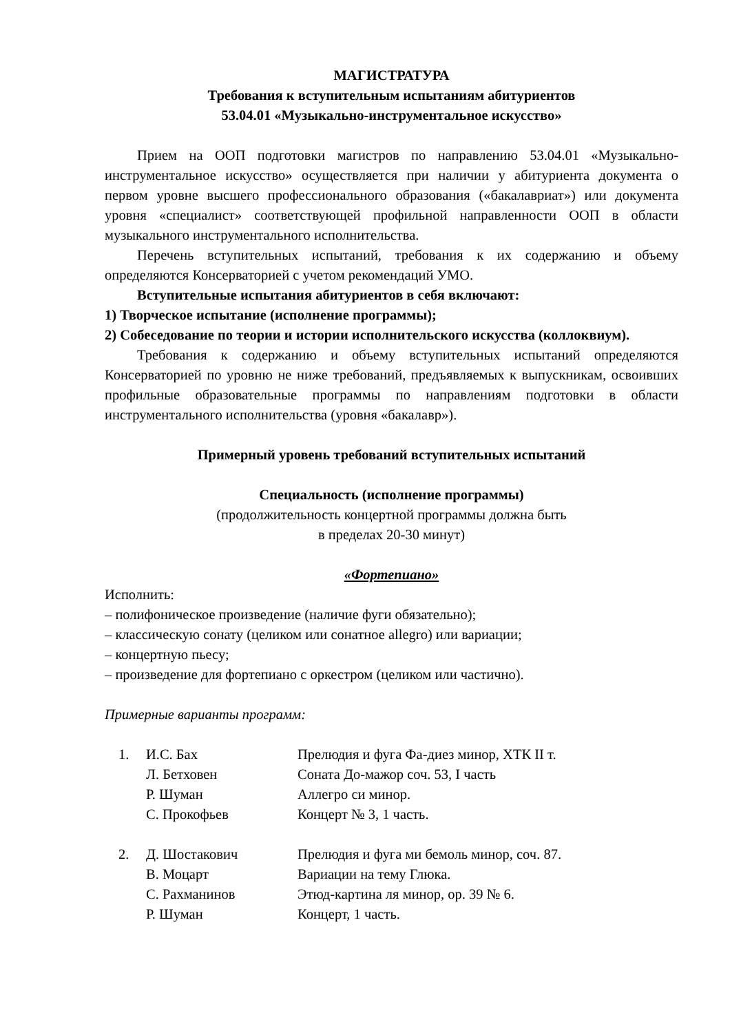МАГИСТРАТУРА
Требования к вступительным испытаниям абитуриентов
53.04.01 «Музыкально-инструментальное искусство»
Прием на ООП подготовки магистров по направлению 53.04.01 «Музыкально-инструментальное искусство» осуществляется при наличии у абитуриента документа о первом уровне высшего профессионального образования («бакалавриат») или документа уровня «специалист» соответствующей профильной направленности ООП в области музыкального инструментального исполнительства.
Перечень вступительных испытаний, требования к их содержанию и объему определяются Консерваторией с учетом рекомендаций УМО.
Вступительные испытания абитуриентов в себя включают:
1) Творческое испытание (исполнение программы);
2) Собеседование по теории и истории исполнительского искусства (коллоквиум).
Требования к содержанию и объему вступительных испытаний определяются Консерваторией по уровню не ниже требований, предъявляемых к выпускникам, освоивших профильные образовательные программы по направлениям подготовки в области инструментального исполнительства (уровня «бакалавр»).
Примерный уровень требований вступительных испытаний
Специальность (исполнение программы)
(продолжительность концертной программы должна быть
в пределах 20-30 минут)
«Фортепиано»
Исполнить:
– полифоническое произведение (наличие фуги обязательно);
– классическую сонату (целиком или сонатное allegro) или вариации;
– концертную пьесу;
– произведение для фортепиано с оркестром (целиком или частично).
Примерные варианты программ:
| 1. | И.С. Бах | Прелюдия и фуга Фа-диез минор, ХТК II т. |
| | Л. Бетховен | Соната До-мажор соч. 53, I часть |
| | Р. Шуман | Аллегро си минор. |
| | С. Прокофьев | Концерт № 3, 1 часть. |
| 2. | Д. Шостакович | Прелюдия и фуга ми бемоль минор, соч. 87. |
| | В. Моцарт | Вариации на тему Глюка. |
| | С. Рахманинов | Этюд-картина ля минор, ор. 39 № 6. |
| | Р. Шуман | Концерт, 1 часть. |